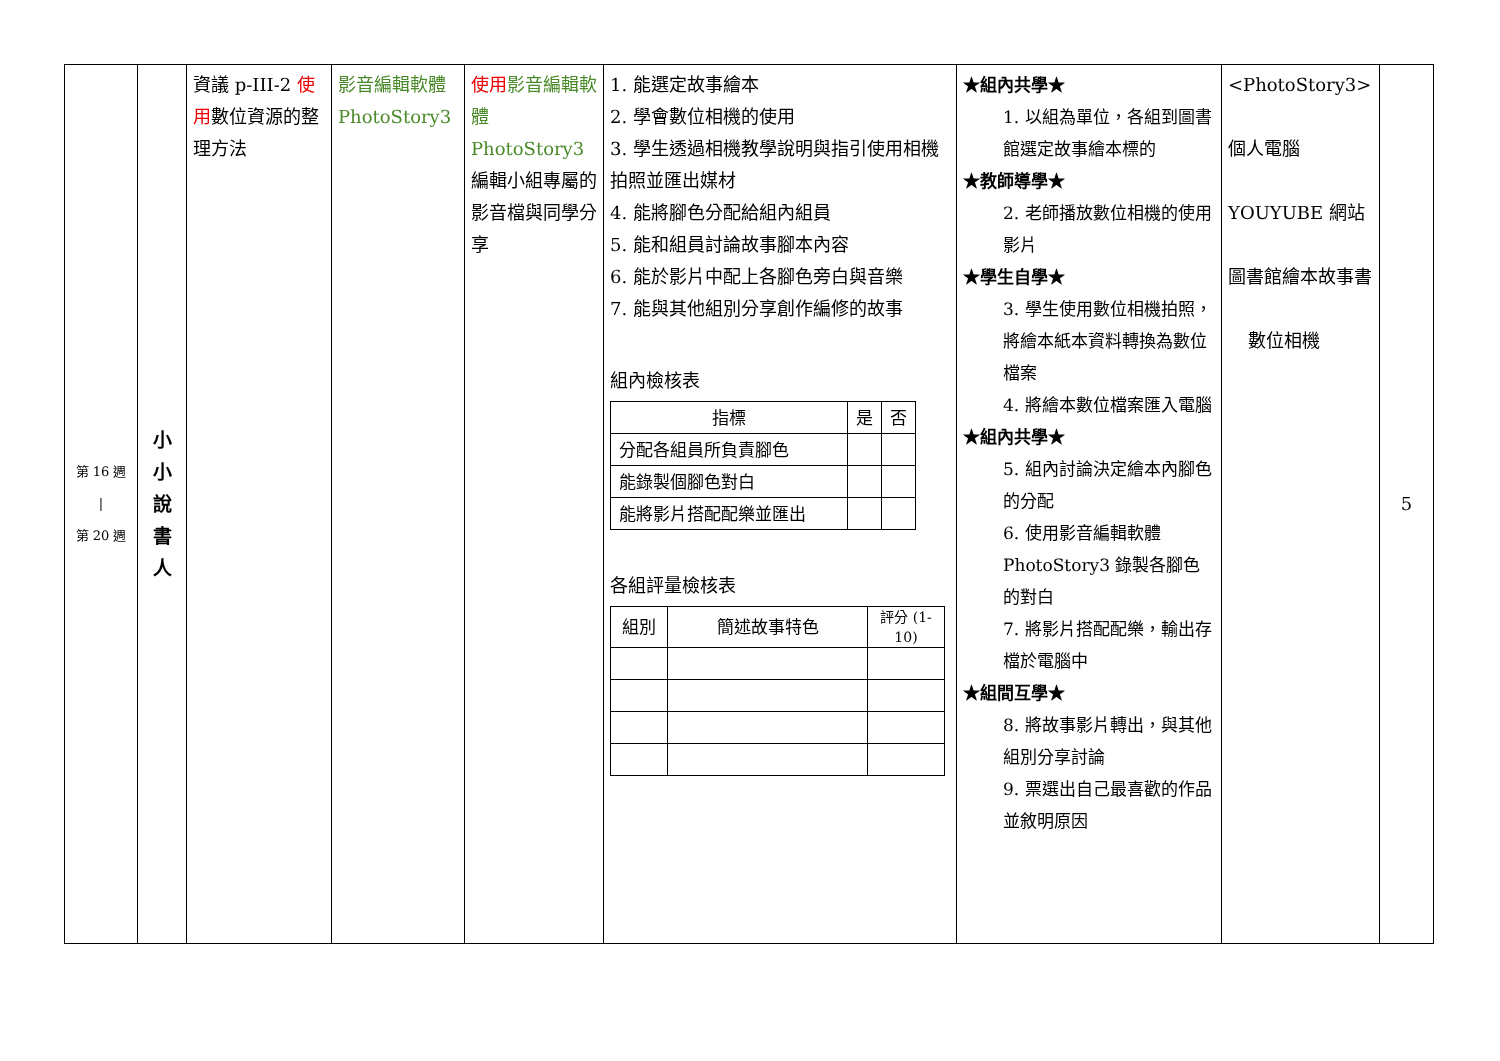| 第 16 週 / 第 20 週 | 小 小 說 書 人 | 資議 p-III-2 使用 數位資源的整理方法 | 影音編輯軟體 PhotoStory3 | 使用 影音編輯軟體 PhotoStory3 編輯小組專屬的影音檔與同學分享 | 1. 能選定故事繪本 2. 學會數位相機的使用 3. 學生透過相機教學說明與指引使用相機拍照並匯出媒材 4. 能將腳色分配給組內組員 5. 能和組員討論故事腳本內容 6. 能於影片中配上各腳色旁白與音樂 7. 能與其他組別分享創作編修的故事 組內檢核表 / 指標 / 是 / 否 / / --- / --- / --- / / 分配各組員所負責腳色 / / / / 能錄製個腳色對白 / / / / 能將影片搭配配樂並匯出 / / / 各組評量檢核表 / 組別 / 簡述故事特色 / 評分 (1-10) / / --- / --- / --- / | ★組內共學★ 1. 以組為單位，各組到圖書館選定故事繪本標的 ★教師導學★ 2. 老師播放數位相機的使用影片 ★學生自學★ 3. 學生使用數位相機拍照，將繪本紙本資料轉換為數位檔案 4. 將繪本數位檔案匯入電腦 ★組內共學★ 5. 組內討論決定繪本內腳色的分配 6. 使用影音編輯軟體 PhotoStory3 錄製各腳色的對白 7. 將影片搭配配樂，輸出存檔於電腦中 ★組間互學★ 8. 將故事影片轉出，與其他組別分享討論 9. 票選出自己最喜歡的作品並敘明原因 | <PhotoStory3> 個人電腦 YOUYUBE 網站 圖書館繪本故事書 數位相機 | 5 |